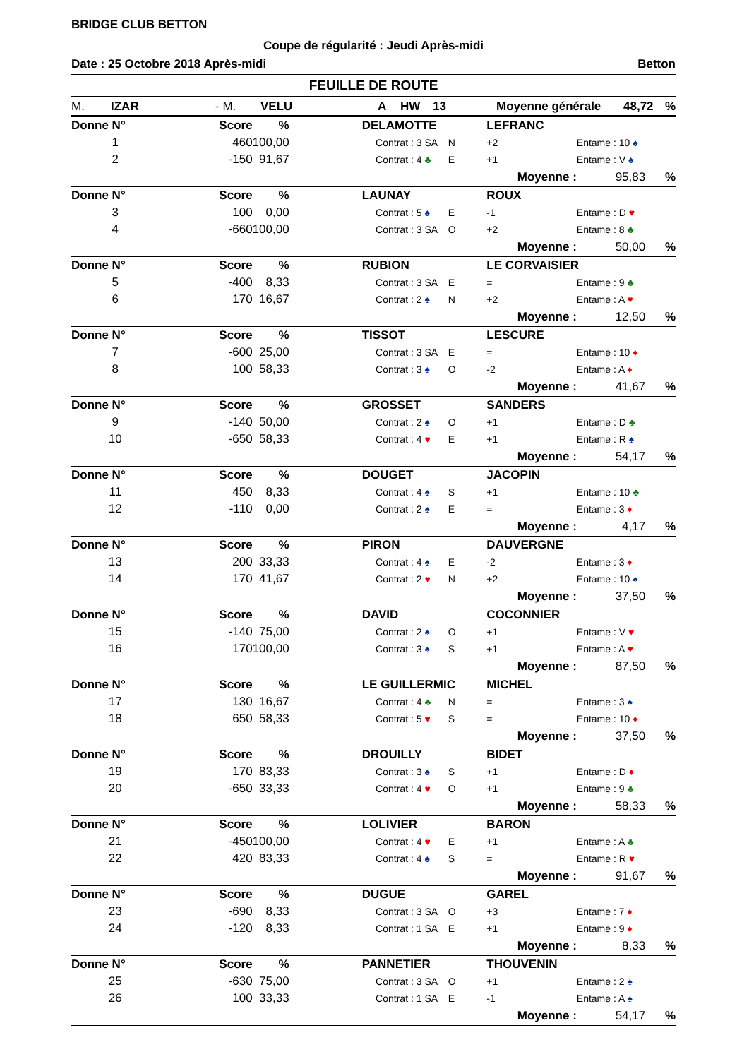BRIDGE CLUB BETTON
Coupe de régularité : Jeudi Après-midi
Date : 25 Octobre 2018 Après-midi Betton
FEUILLE DE ROUTE
M. IZAR - M. VELU A HW 13 Moyenne générale 48,72%
| Donne N° | Score | % | | DELAMOTTE | | | LEFRANC | | |
| 1 | 460 | 100,00 | | Contrat : | 3 SA | N | +2 | Entame : 10 ♠ | |
| 2 | -150 | 91,67 | | Contrat : | 4 ♣ | E | +1 | Entame : V ♠ | |
| | | | | | | | Moyenne : | 95,83 | % |
| Donne N° | Score | % | | LAUNAY | | | ROUX | | |
| 3 | 100 | 0,00 | | Contrat : | 5 ♠ | E | -1 | Entame : D ♥ | |
| 4 | -660 | 100,00 | | Contrat : | 3 SA | O | +2 | Entame : 8 ♣ | |
| | | | | | | | Moyenne : | 50,00 | % |
| Donne N° | Score | % | | RUBION | | | LE CORVAISIER | | |
| 5 | -400 | 8,33 | | Contrat : | 3 SA | E | = | Entame : 9 ♣ | |
| 6 | 170 | 16,67 | | Contrat : | 2 ♠ | N | +2 | Entame : A ♥ | |
| | | | | | | | Moyenne : | 12,50 | % |
| Donne N° | Score | % | | TISSOT | | | LESCURE | | |
| 7 | -600 | 25,00 | | Contrat : | 3 SA | E | = | Entame : 10 ♦ | |
| 8 | 100 | 58,33 | | Contrat : | 3 ♠ | O | -2 | Entame : A ♦ | |
| | | | | | | | Moyenne : | 41,67 | % |
| Donne N° | Score | % | | GROSSET | | | SANDERS | | |
| 9 | -140 | 50,00 | | Contrat : | 2 ♠ | O | +1 | Entame : D ♣ | |
| 10 | -650 | 58,33 | | Contrat : | 4 ♥ | E | +1 | Entame : R ♠ | |
| | | | | | | | Moyenne : | 54,17 | % |
| Donne N° | Score | % | | DOUGET | | | JACOPIN | | |
| 11 | 450 | 8,33 | | Contrat : | 4 ♠ | S | +1 | Entame : 10 ♣ | |
| 12 | -110 | 0,00 | | Contrat : | 2 ♠ | E | = | Entame : 3 ♦ | |
| | | | | | | | Moyenne : | 4,17 | % |
| Donne N° | Score | % | | PIRON | | | DAUVERGNE | | |
| 13 | 200 | 33,33 | | Contrat : | 4 ♠ | E | -2 | Entame : 3 ♦ | |
| 14 | 170 | 41,67 | | Contrat : | 2 ♥ | N | +2 | Entame : 10 ♠ | |
| | | | | | | | Moyenne : | 37,50 | % |
| Donne N° | Score | % | | DAVID | | | COCONNIER | | |
| 15 | -140 | 75,00 | | Contrat : | 2 ♠ | O | +1 | Entame : V ♥ | |
| 16 | 170 | 100,00 | | Contrat : | 3 ♠ | S | +1 | Entame : A ♥ | |
| | | | | | | | Moyenne : | 87,50 | % |
| Donne N° | Score | % | | LE GUILLERMIC | | | MICHEL | | |
| 17 | 130 | 16,67 | | Contrat : | 4 ♣ | N | = | Entame : 3 ♠ | |
| 18 | 650 | 58,33 | | Contrat : | 5 ♥ | S | = | Entame : 10 ♦ | |
| | | | | | | | Moyenne : | 37,50 | % |
| Donne N° | Score | % | | DROUILLY | | | BIDET | | |
| 19 | 170 | 83,33 | | Contrat : | 3 ♠ | S | +1 | Entame : D ♦ | |
| 20 | -650 | 33,33 | | Contrat : | 4 ♥ | O | +1 | Entame : 9 ♣ | |
| | | | | | | | Moyenne : | 58,33 | % |
| Donne N° | Score | % | | LOLIVIER | | | BARON | | |
| 21 | -450 | 100,00 | | Contrat : | 4 ♥ | E | +1 | Entame : A ♣ | |
| 22 | 420 | 83,33 | | Contrat : | 4 ♠ | S | = | Entame : R ♥ | |
| | | | | | | | Moyenne : | 91,67 | % |
| Donne N° | Score | % | | DUGUE | | | GAREL | | |
| 23 | -690 | 8,33 | | Contrat : | 3 SA | O | +3 | Entame : 7 ♦ | |
| 24 | -120 | 8,33 | | Contrat : | 1 SA | E | +1 | Entame : 9 ♦ | |
| | | | | | | | Moyenne : | 8,33 | % |
| Donne N° | Score | % | | PANNETIER | | | THOUVENIN | | |
| 25 | -630 | 75,00 | | Contrat : | 3 SA | O | +1 | Entame : 2 ♠ | |
| 26 | 100 | 33,33 | | Contrat : | 1 SA | E | -1 | Entame : A ♠ | |
| | | | | | | | Moyenne : | 54,17 | % |